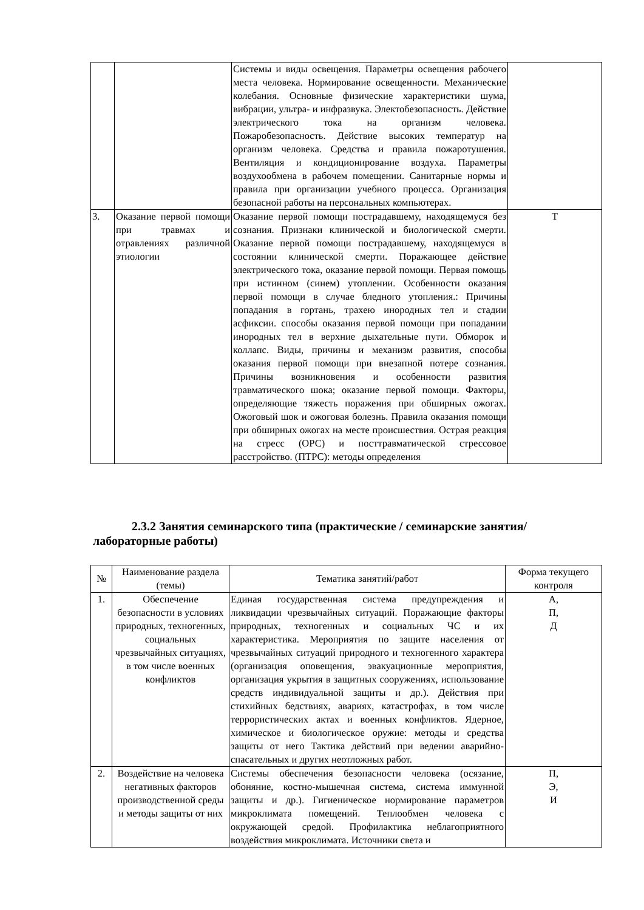| | | Системы и виды освещения. Параметры освещения рабочего места человека. Нормирование освещенности. Механические колебания. Основные физические характеристики шума, вибрации, ультра- и инфразвука. Электобезопасность. Действие электрического тока на организм человека. Пожаробезопасность. Действие высоких температур на организм человека. Средства и правила пожаротушения. Вентиляция и кондиционирование воздуха. Параметры воздухообмена в рабочем помещении. Санитарные нормы и правила при организации учебного процесса. Организация безопасной работы на персональных компьютерах. | |
| 3. | Оказание первой помощи при травмах и отравлениях различной этиологии | Оказание первой помощи пострадавшему, находящемуся без сознания. Признаки клинической и биологической смерти. Оказание первой помощи пострадавшему, находящемуся в состоянии клинической смерти. Поражающее действие электрического тока, оказание первой помощи. Первая помощь при истинном (синем) утоплении. Особенности оказания первой помощи в случае бледного утопления.: Причины попадания в гортань, трахею инородных тел и стадии асфиксии. способы оказания первой помощи при попадании инородных тел в верхние дыхательные пути. Обморок и коллапс. Виды, причины и механизм развития, способы оказания первой помощи при внезапной потере сознания. Причины возникновения и особенности развития травматического шока; оказание первой помощи. Факторы, определяющие тяжесть поражения при обширных ожогах. Ожоговый шок и ожоговая болезнь. Правила оказания помощи при обширных ожогах на месте происшествия. Острая реакция на стресс (ОРС) и посттравматической стрессовое расстройство. (ПТРС): методы определения | Т |
2.3.2 Занятия семинарского типа (практические / семинарские занятия/ лабораторные работы)
| № | Наименование раздела (темы) | Тематика занятий/работ | Форма текущего контроля |
| --- | --- | --- | --- |
| 1. | Обеспечение безопасности в условиях природных, техногенных, социальных чрезвычайных ситуациях, в том числе военных конфликтов | Единая государственная система предупреждения и ликвидации чрезвычайных ситуаций. Поражающие факторы природных, техногенных и социальных ЧС и их характеристика. Мероприятия по защите населения от чрезвычайных ситуаций природного и техногенного характера (организация оповещения, эвакуационные мероприятия, организация укрытия в защитных сооружениях, использование средств индивидуальной защиты и др.). Действия при стихийных бедствиях, авариях, катастрофах, в том числе террористических актах и военных конфликтов. Ядерное, химическое и биологическое оружие: методы и средства защиты от него Тактика действий при ведении аварийно-спасательных и других неотложных работ. | А, П, Д |
| 2. | Воздействие на человека негативных факторов производственной среды и методы защиты от них | Системы обеспечения безопасности человека (осязание, обоняние, костно-мышечная система, система иммунной защиты и др.). Гигиеническое нормирование параметров микроклимата помещений. Теплообмен человека с окружающей средой. Профилактика неблагоприятного воздействия микроклимата. Источники света и | П, Э, И |